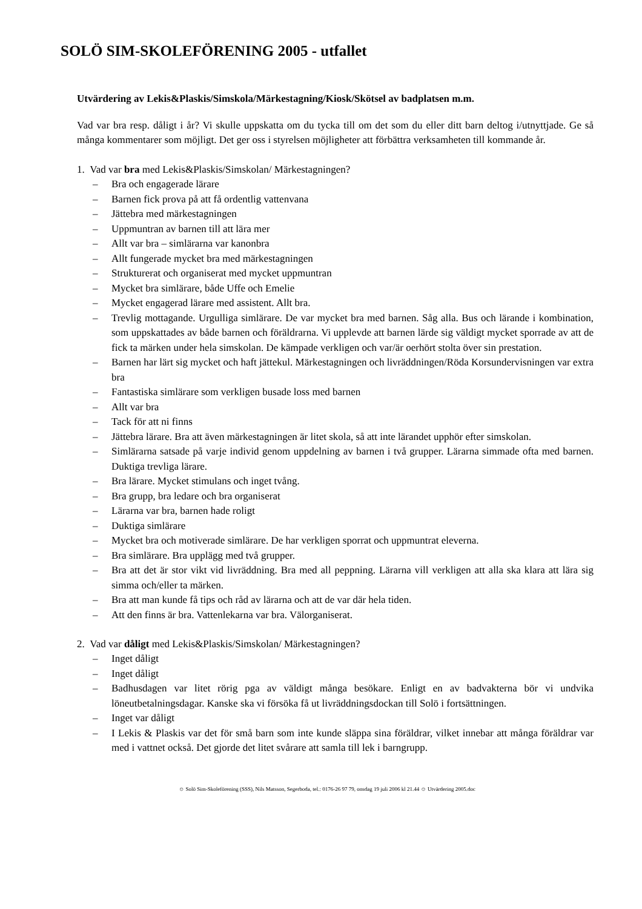SOLÖ SIM-SKOLEFÖRENING 2005 - utfallet
Utvärdering av Lekis&Plaskis/Simskola/Märkestagning/Kiosk/Skötsel av badplatsen m.m.
Vad var bra resp. dåligt i år? Vi skulle uppskatta om du tycka till om det som du eller ditt barn deltog i/utnyttjade. Ge så många kommentarer som möjligt. Det ger oss i styrelsen möjligheter att förbättra verksamheten till kommande år.
1. Vad var bra med Lekis&Plaskis/Simskolan/ Märkestagningen?
– Bra och engagerade lärare
– Barnen fick prova på att få ordentlig vattenvana
– Jättebra med märkestagningen
– Uppmuntran av barnen till att lära mer
– Allt var bra – simlärarna var kanonbra
– Allt fungerade mycket bra med märkestagningen
– Strukturerat och organiserat med mycket uppmuntran
– Mycket bra simlärare, både Uffe och Emelie
– Mycket engagerad lärare med assistent. Allt bra.
– Trevlig mottagande. Urgulliga simlärare. De var mycket bra med barnen. Såg alla. Bus och lärande i kombination, som uppskattades av både barnen och föräldrarna. Vi upplevde att barnen lärde sig väldigt mycket sporrade av att de fick ta märken under hela simskolan. De kämpade verkligen och var/är oerhört stolta över sin prestation.
– Barnen har lärt sig mycket och haft jättekul. Märkestagningen och livräddningen/Röda Korsundervisningen var extra bra
– Fantastiska simlärare som verkligen busade loss med barnen
– Allt var bra
– Tack för att ni finns
– Jättebra lärare. Bra att även märkestagningen är litet skola, så att inte lärandet upphör efter simskolan.
– Simlärarna satsade på varje individ genom uppdelning av barnen i två grupper. Lärarna simmade ofta med barnen. Duktiga trevliga lärare.
– Bra lärare. Mycket stimulans och inget tvång.
– Bra grupp, bra ledare och bra organiserat
– Lärarna var bra, barnen hade roligt
– Duktiga simlärare
– Mycket bra och motiverade simlärare. De har verkligen sporrat och uppmuntrat eleverna.
– Bra simlärare. Bra upplägg med två grupper.
– Bra att det är stor vikt vid livräddning. Bra med all peppning. Lärarna vill verkligen att alla ska klara att lära sig simma och/eller ta märken.
– Bra att man kunde få tips och råd av lärarna och att de var där hela tiden.
– Att den finns är bra. Vattenlekarna var bra. Välorganiserat.
2. Vad var dåligt med Lekis&Plaskis/Simskolan/ Märkestagningen?
– Inget dåligt
– Inget dåligt
– Badhusdagen var litet rörig pga av väldigt många besökare. Enligt en av badvakterna bör vi undvika löneutbetalningsdagar. Kanske ska vi försöka få ut livräddningsdockan till Solö i fortsättningen.
– Inget var dåligt
– I Lekis & Plaskis var det för små barn som inte kunde släppa sina föräldrar, vilket innebar att många föräldrar var med i vattnet också. Det gjorde det litet svårare att samla till lek i barngrupp.
☺ Solö Sim-Skoleförening (SSS), Nils Matsson, Segerboda, tel.: 0176-26 97 79, onsdag 19 juli 2006 kl 21.44 ☺ Utvärdering 2005.doc